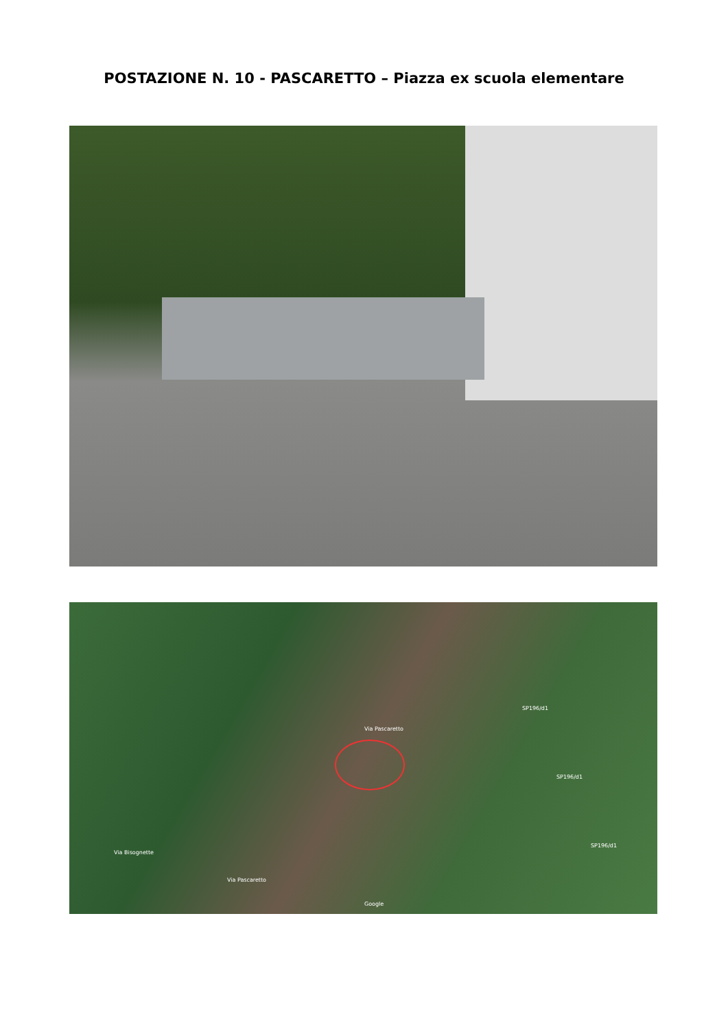POSTAZIONE N. 10 - PASCARETTO – Piazza ex scuola elementare
Via Pascaretto
SP196/d1
SP196/d1
SP196/d1
Via Bisognette
Via Pascaretto
Google